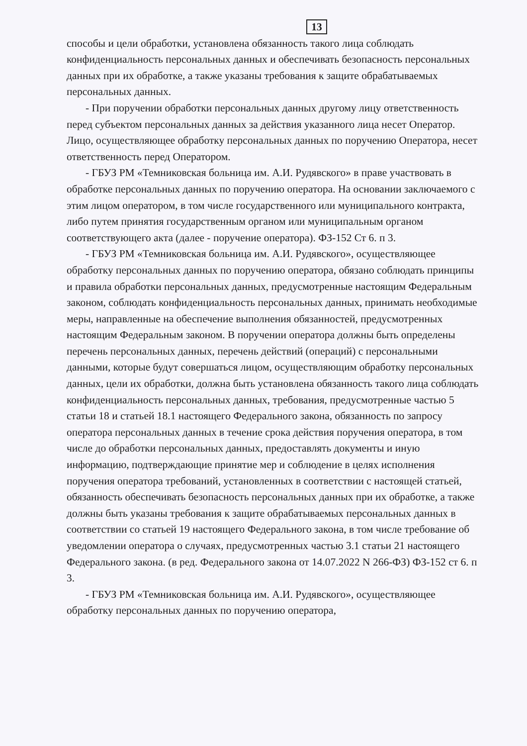13
способы и цели обработки, установлена обязанность такого лица соблюдать конфиденциальность персональных данных и обеспечивать безопасность персональных данных при их обработке, а также указаны требования к защите обрабатываемых персональных данных.
- При поручении обработки персональных данных другому лицу ответственность перед субъектом персональных данных за действия указанного лица несет Оператор. Лицо, осуществляющее обработку персональных данных по поручению Оператора, несет ответственность перед Оператором.
- ГБУЗ РМ «Темниковская больница им. А.И. Рудявского» в праве участвовать в обработке персональных данных по поручению оператора. На основании заключаемого с этим лицом оператором, в том числе государственного или муниципального контракта, либо путем принятия государственным органом или муниципальным органом соответствующего акта (далее - поручение оператора). ФЗ-152 Ст 6. п 3.
- ГБУЗ РМ «Темниковская больница им. А.И. Рудявского», осуществляющее обработку персональных данных по поручению оператора, обязано соблюдать принципы и правила обработки персональных данных, предусмотренные настоящим Федеральным законом, соблюдать конфиденциальность персональных данных, принимать необходимые меры, направленные на обеспечение выполнения обязанностей, предусмотренных настоящим Федеральным законом. В поручении оператора должны быть определены перечень персональных данных, перечень действий (операций) с персональными данными, которые будут совершаться лицом, осуществляющим обработку персональных данных, цели их обработки, должна быть установлена обязанность такого лица соблюдать конфиденциальность персональных данных, требования, предусмотренные частью 5 статьи 18 и статьей 18.1 настоящего Федерального закона, обязанность по запросу оператора персональных данных в течение срока действия поручения оператора, в том числе до обработки персональных данных, предоставлять документы и иную информацию, подтверждающие принятие мер и соблюдение в целях исполнения поручения оператора требований, установленных в соответствии с настоящей статьей, обязанность обеспечивать безопасность персональных данных при их обработке, а также должны быть указаны требования к защите обрабатываемых персональных данных в соответствии со статьей 19 настоящего Федерального закона, в том числе требование об уведомлении оператора о случаях, предусмотренных частью 3.1 статьи 21 настоящего Федерального закона. (в ред. Федерального закона от 14.07.2022 N 266-ФЗ) ФЗ-152 ст 6. п 3.
- ГБУЗ РМ «Темниковская больница им. А.И. Рудявского», осуществляющее обработку персональных данных по поручению оператора,